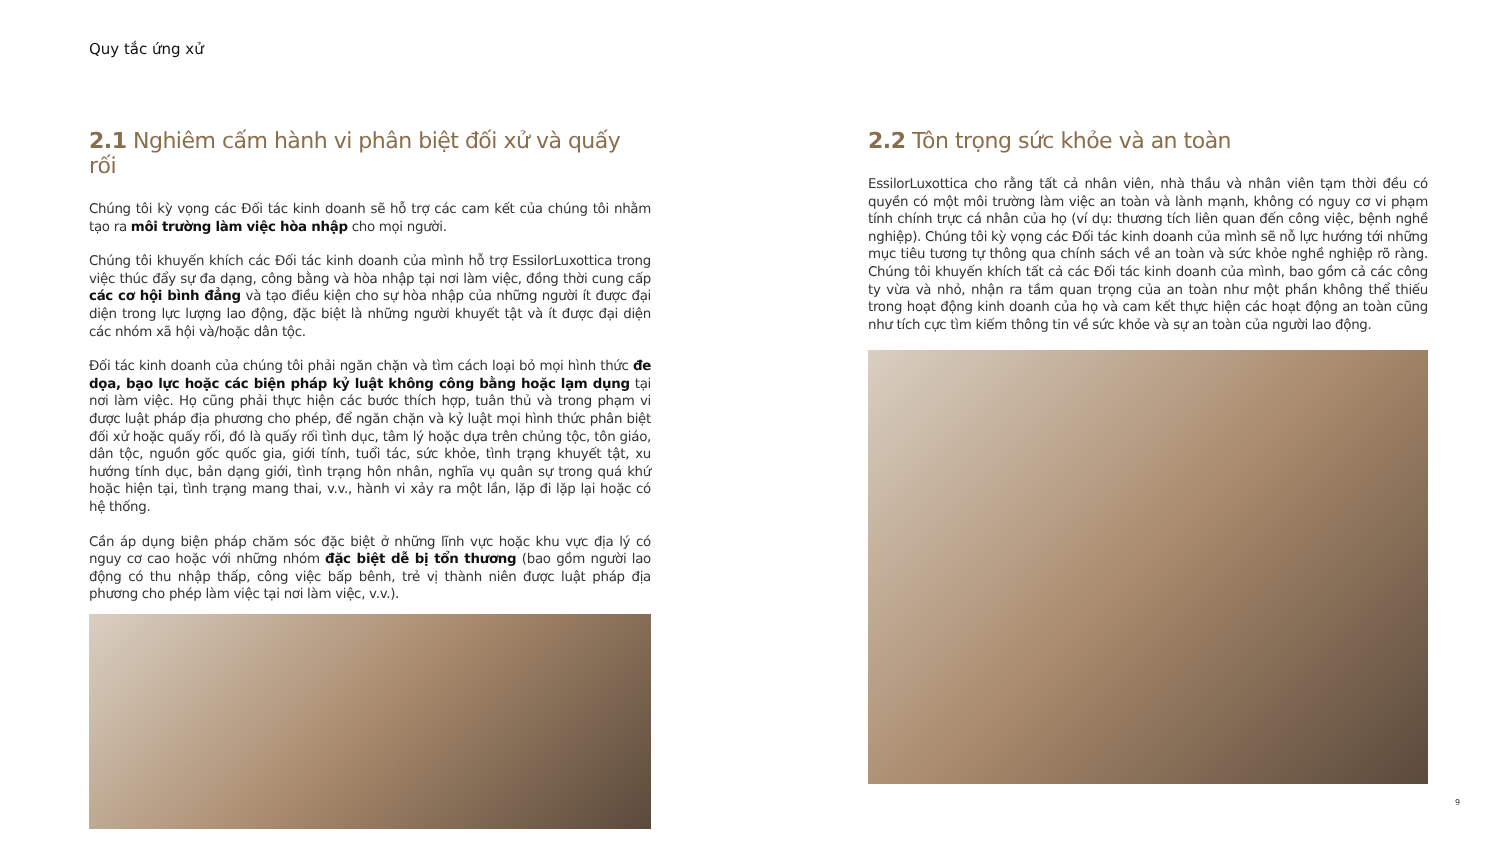Quy tắc ứng xử
2.1 Nghiêm cấm hành vi phân biệt đối xử và quấy rối
Chúng tôi kỳ vọng các Đối tác kinh doanh sẽ hỗ trợ các cam kết của chúng tôi nhằm tạo ra môi trường làm việc hòa nhập cho mọi người.
Chúng tôi khuyến khích các Đối tác kinh doanh của mình hỗ trợ EssilorLuxottica trong việc thúc đẩy sự đa dạng, công bằng và hòa nhập tại nơi làm việc, đồng thời cung cấp các cơ hội bình đẳng và tạo điều kiện cho sự hòa nhập của những người ít được đại diện trong lực lượng lao động, đặc biệt là những người khuyết tật và ít được đại diện các nhóm xã hội và/hoặc dân tộc.
Đối tác kinh doanh của chúng tôi phải ngăn chặn và tìm cách loại bỏ mọi hình thức đe dọa, bạo lực hoặc các biện pháp kỷ luật không công bằng hoặc lạm dụng tại nơi làm việc. Họ cũng phải thực hiện các bước thích hợp, tuân thủ và trong phạm vi được luật pháp địa phương cho phép, để ngăn chặn và kỷ luật mọi hình thức phân biệt đối xử hoặc quấy rối, đó là quấy rối tình dục, tâm lý hoặc dựa trên chủng tộc, tôn giáo, dân tộc, nguồn gốc quốc gia, giới tính, tuổi tác, sức khỏe, tình trạng khuyết tật, xu hướng tính dục, bản dạng giới, tình trạng hôn nhân, nghĩa vụ quân sự trong quá khứ hoặc hiện tại, tình trạng mang thai, v.v., hành vi xảy ra một lần, lặp đi lặp lại hoặc có hệ thống.
Cần áp dụng biện pháp chăm sóc đặc biệt ở những lĩnh vực hoặc khu vực địa lý có nguy cơ cao hoặc với những nhóm đặc biệt dễ bị tổn thương (bao gồm người lao động có thu nhập thấp, công việc bấp bênh, trẻ vị thành niên được luật pháp địa phương cho phép làm việc tại nơi làm việc, v.v.).
2.2 Tôn trọng sức khỏe và an toàn
EssilorLuxottica cho rằng tất cả nhân viên, nhà thầu và nhân viên tạm thời đều có quyền có một môi trường làm việc an toàn và lành mạnh, không có nguy cơ vi phạm tính chính trực cá nhân của họ (ví dụ: thương tích liên quan đến công việc, bệnh nghề nghiệp). Chúng tôi kỳ vọng các Đối tác kinh doanh của mình sẽ nỗ lực hướng tới những mục tiêu tương tự thông qua chính sách về an toàn và sức khỏe nghề nghiệp rõ ràng. Chúng tôi khuyến khích tất cả các Đối tác kinh doanh của mình, bao gồm cả các công ty vừa và nhỏ, nhận ra tầm quan trọng của an toàn như một phần không thể thiếu trong hoạt động kinh doanh của họ và cam kết thực hiện các hoạt động an toàn cũng như tích cực tìm kiếm thông tin về sức khỏe và sự an toàn của người lao động.
9